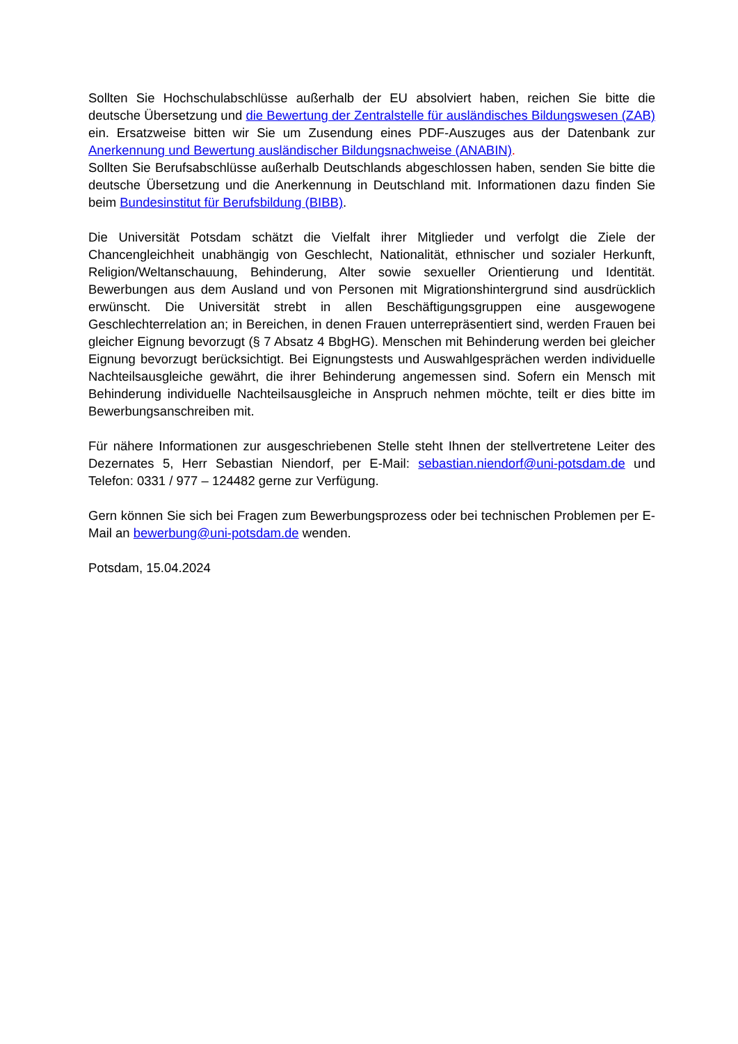Sollten Sie Hochschulabschlüsse außerhalb der EU absolviert haben, reichen Sie bitte die deutsche Übersetzung und die Bewertung der Zentralstelle für ausländisches Bildungswesen (ZAB) ein. Ersatzweise bitten wir Sie um Zusendung eines PDF-Auszuges aus der Datenbank zur Anerkennung und Bewertung ausländischer Bildungsnachweise (ANABIN).
Sollten Sie Berufsabschlüsse außerhalb Deutschlands abgeschlossen haben, senden Sie bitte die deutsche Übersetzung und die Anerkennung in Deutschland mit. Informationen dazu finden Sie beim Bundesinstitut für Berufsbildung (BIBB).
Die Universität Potsdam schätzt die Vielfalt ihrer Mitglieder und verfolgt die Ziele der Chancengleichheit unabhängig von Geschlecht, Nationalität, ethnischer und sozialer Herkunft, Religion/Weltanschauung, Behinderung, Alter sowie sexueller Orientierung und Identität. Bewerbungen aus dem Ausland und von Personen mit Migrationshintergrund sind ausdrücklich erwünscht. Die Universität strebt in allen Beschäftigungsgruppen eine ausgewogene Geschlechterrelation an; in Bereichen, in denen Frauen unterrepräsentiert sind, werden Frauen bei gleicher Eignung bevorzugt (§ 7 Absatz 4 BbgHG). Menschen mit Behinderung werden bei gleicher Eignung bevorzugt berücksichtigt. Bei Eignungstests und Auswahlgesprächen werden individuelle Nachteilsausgleiche gewährt, die ihrer Behinderung angemessen sind. Sofern ein Mensch mit Behinderung individuelle Nachteilsausgleiche in Anspruch nehmen möchte, teilt er dies bitte im Bewerbungsanschreiben mit.
Für nähere Informationen zur ausgeschriebenen Stelle steht Ihnen der stellvertretene Leiter des Dezernates 5, Herr Sebastian Niendorf, per E-Mail: sebastian.niendorf@uni-potsdam.de und Telefon: 0331 / 977 – 124482 gerne zur Verfügung.
Gern können Sie sich bei Fragen zum Bewerbungsprozess oder bei technischen Problemen per E-Mail an bewerbung@uni-potsdam.de wenden.
Potsdam, 15.04.2024